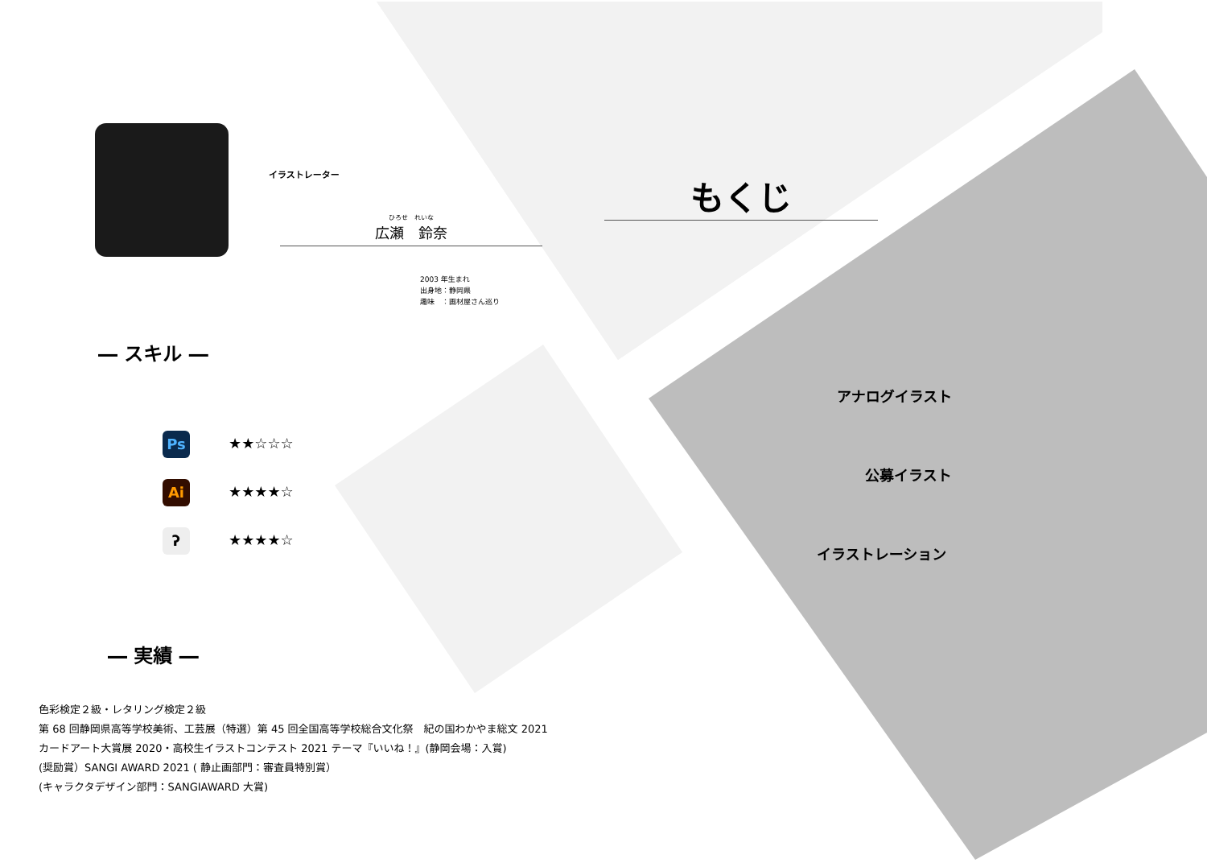イラストレーター
ひろせ　れいな
広瀬　鈴奈
2003 年生まれ
出身地：静岡県
趣味　：画材屋さん巡り
― スキル ―
Ps ★★☆☆☆
Ai ★★★★☆
ʔ ★★★★☆
― 実績 ―
色彩検定２級・レタリング検定２級
第 68 回静岡県高等学校美術、工芸展（特選）第 45 回全国高等学校総合文化祭　紀の国わかやま総文 2021
カードアート大賞展 2020・高校生イラストコンテスト 2021 テーマ『いいね！』(静岡会場：入賞)
(奨励賞）SANGI AWARD 2021 ( 静止画部門：審査員特別賞）
(キャラクタデザイン部門：SANGIAWARD 大賞)
もくじ
アナログイラスト
公募イラスト
イラストレーション